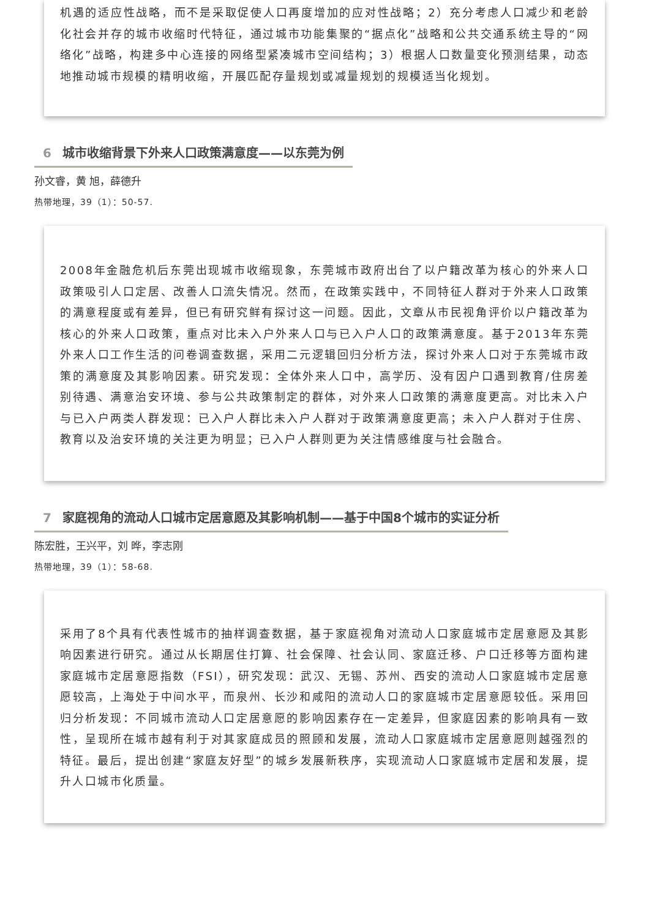机遇的适应性战略，而不是采取促使人口再度增加的应对性战略；2）充分考虑人口减少和老龄化社会并存的城市收缩时代特征，通过城市功能集聚的“据点化”战略和公共交通系统主导的“网络化”战略，构建多中心连接的网络型紧凑城市空间结构；3）根据人口数量变化预测结果，动态地推动城市规模的精明收缩，开展匹配存量规划或减量规划的规模适当化规划。
6 城市收缩背景下外来人口政策满意度——以东莞为例
孙文睿，黄 旭，薛德升
热带地理，39（1）：50-57.
2008年金融危机后东莞出现城市收缩现象，东莞城市政府出台了以户籍改革为核心的外来人口政策吸引人口定居、改善人口流失情况。然而，在政策实践中，不同特征人群对于外来人口政策的满意程度或有差异，但已有研究鲜有探讨这一问题。因此，文章从市民视角评价以户籍改革为核心的外来人口政策，重点对比未入户外来人口与已入户人口的政策满意度。基于2013年东莞外来人口工作生活的问卷调查数据，采用二元逻辑回归分析方法，探讨外来人口对于东莞城市政策的满意度及其影响因素。研究发现：全体外来人口中，高学历、没有因户口遇到教育/住房差别待遇、满意治安环境、参与公共政策制定的群体，对外来人口政策的满意度更高。对比未入户与已入户两类人群发现：已入户人群比未入户人群对于政策满意度更高；未入户人群对于住房、教育以及治安环境的关注更为明显；已入户人群则更为关注情感维度与社会融合。
7 家庭视角的流动人口城市定居意愿及其影响机制——基于中国8个城市的实证分析
陈宏胜，王兴平，刘 晔，李志刚
热带地理，39（1）：58-68.
采用了8个具有代表性城市的抽样调查数据，基于家庭视角对流动人口家庭城市定居意愿及其影响因素进行研究。通过从长期居住打算、社会保障、社会认同、家庭迁移、户口迁移等方面构建家庭城市定居意愿指数（FSI），研究发现：武汉、无锡、苏州、西安的流动人口家庭城市定居意愿较高，上海处于中间水平，而泉州、长沙和咸阳的流动人口的家庭城市定居意愿较低。采用回归分析发现：不同城市流动人口定居意愿的影响因素存在一定差异，但家庭因素的影响具有一致性，呈现所在城市越有利于对其家庭成员的照顾和发展，流动人口家庭城市定居意愿则越强烈的特征。最后，提出创建“家庭友好型”的城乡发展新秩序，实现流动人口家庭城市定居和发展，提升人口城市化质量。